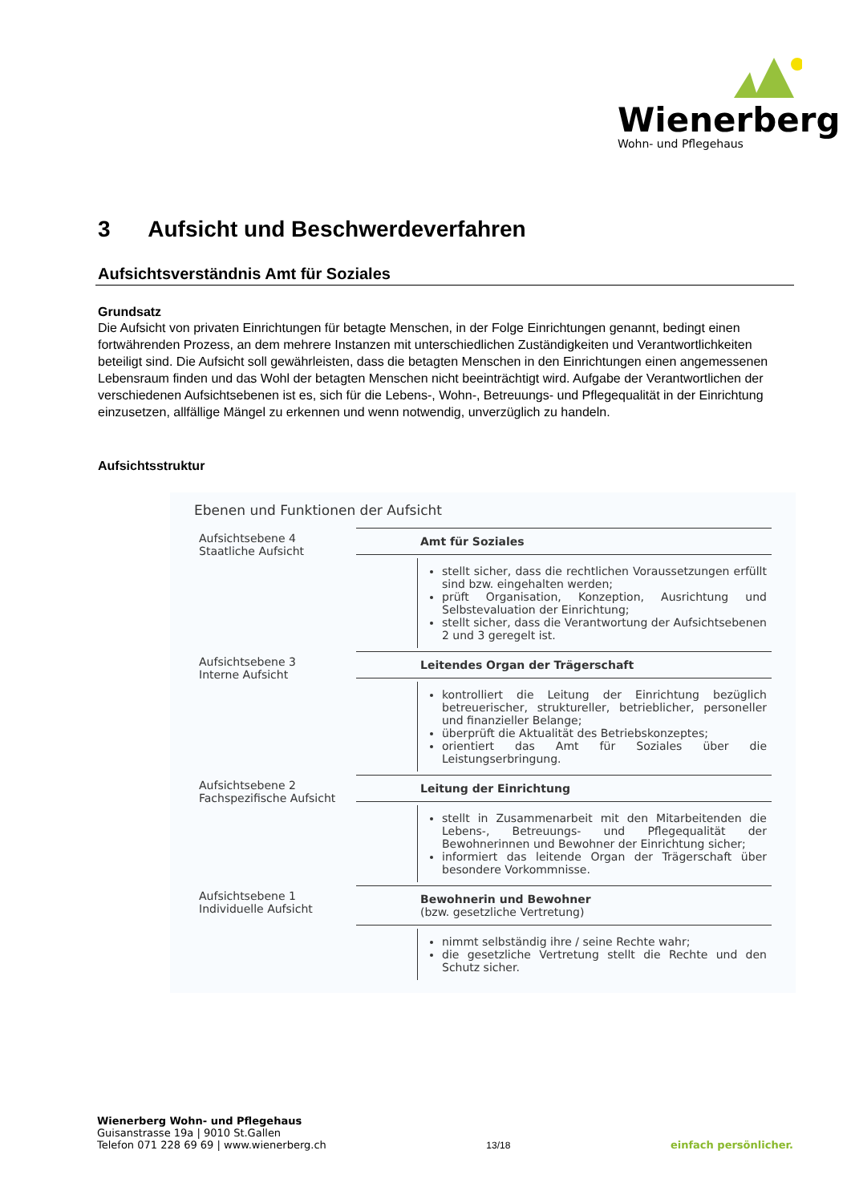Wienerberg
Wohn- und Pflegehaus
3 Aufsicht und Beschwerdeverfahren
Aufsichtsverständnis Amt für Soziales
Grundsatz
Die Aufsicht von privaten Einrichtungen für betagte Menschen, in der Folge Einrichtungen genannt, bedingt einen fortwährenden Prozess, an dem mehrere Instanzen mit unterschiedlichen Zuständigkeiten und Verant­wortlichkeiten beteiligt sind. Die Aufsicht soll gewährleisten, dass die betagten Menschen in den Einrichtungen einen angemessenen Lebensraum finden und das Wohl der betagten Menschen nicht beeinträchtigt wird. Aufgabe der Verantwortlichen der verschiedenen Aufsichtsebenen ist es, sich für die Lebens-, Wohn-, Betreu­ungs- und Pflegequalität in der Einrichtung einzusetzen, allfällige Mängel zu erkennen und wenn notwendig, unverzüglich zu handeln.
Aufsichtsstruktur
Ebenen und Funktionen der Aufsicht
| Aufsichtsebene 4 Staatliche Aufsicht | Amt für Soziales |
| | stellt sicher, dass die rechtlichen Voraussetzungen erfüllt sind bzw. eingehalten werden; prüft Organisation, Konzeption, Ausrichtung und Selbstevaluation der Einrichtung; stellt sicher, dass die Verantwortung der Aufsichtsebenen 2 und 3 geregelt ist. |
| Aufsichtsebene 3 Interne Aufsicht | Leitendes Organ der Trägerschaft |
| | kontrolliert die Leitung der Einrichtung bezüglich betreuerischer, struktureller, betrieblicher, personeller und finanzieller Belange; überprüft die Aktualität des Betriebskonzeptes; orientiert das Amt für Soziales über die Leistungserbringung. |
| Aufsichtsebene 2 Fachspezifische Aufsicht | Leitung der Einrichtung |
| | stellt in Zusammenarbeit mit den Mitarbeitenden die Lebens-, Betreuungs- und Pflegequalität der Bewohnerinnen und Bewohner der Einrichtung sicher; informiert das leitende Organ der Trägerschaft über besondere Vorkommnisse. |
| Aufsichtsebene 1 Individuelle Aufsicht | Bewohnerin und Bewohner (bzw. gesetzliche Vertretung) |
| | nimmt selbständig ihre / seine Rechte wahr; die gesetzliche Vertretung stellt die Rechte und den Schutz sicher. |
Wienerberg Wohn- und Pflegehaus
Guisanstrasse 19a | 9010 St.Gallen
Telefon 071 228 69 69 | www.wienerberg.ch
13/18
einfach persönlicher.